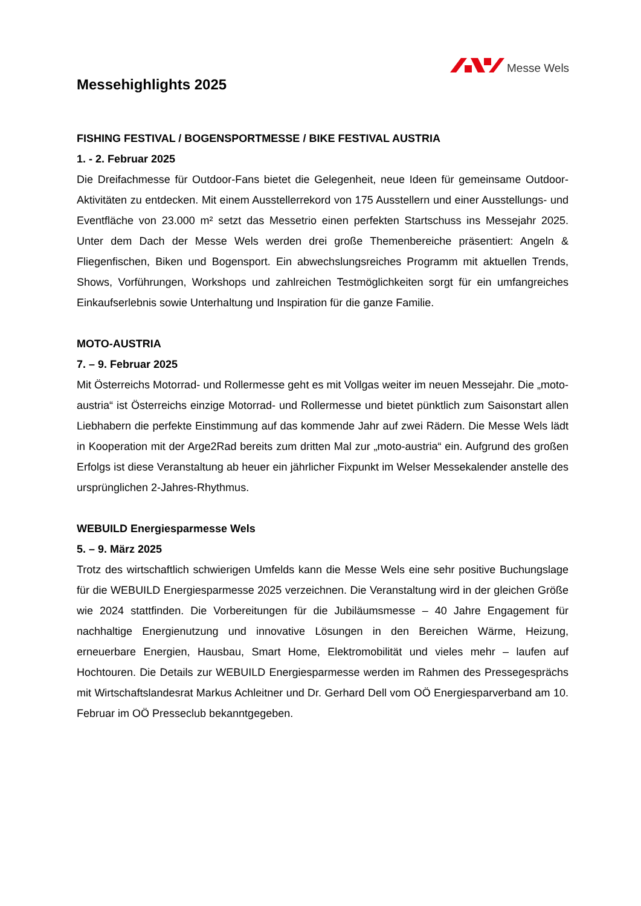Messe Wels
Messehighlights 2025
FISHING FESTIVAL / BOGENSPORTMESSE / BIKE FESTIVAL AUSTRIA
1. - 2. Februar 2025
Die Dreifachmesse für Outdoor-Fans bietet die Gelegenheit, neue Ideen für gemeinsame Outdoor-Aktivitäten zu entdecken. Mit einem Ausstellerrekord von 175 Ausstellern und einer Ausstellungs- und Eventfläche von 23.000 m² setzt das Messetrio einen perfekten Startschuss ins Messejahr 2025. Unter dem Dach der Messe Wels werden drei große Themenbereiche präsentiert: Angeln & Fliegenfischen, Biken und Bogensport. Ein abwechslungsreiches Programm mit aktuellen Trends, Shows, Vorführungen, Workshops und zahlreichen Testmöglichkeiten sorgt für ein umfangreiches Einkaufserlebnis sowie Unterhaltung und Inspiration für die ganze Familie.
MOTO-AUSTRIA
7. – 9. Februar 2025
Mit Österreichs Motorrad- und Rollermesse geht es mit Vollgas weiter im neuen Messejahr. Die „moto-austria“ ist Österreichs einzige Motorrad- und Rollermesse und bietet pünktlich zum Saisonstart allen Liebhabern die perfekte Einstimmung auf das kommende Jahr auf zwei Rädern. Die Messe Wels lädt in Kooperation mit der Arge2Rad bereits zum dritten Mal zur „moto-austria“ ein. Aufgrund des großen Erfolgs ist diese Veranstaltung ab heuer ein jährlicher Fixpunkt im Welser Messekalender anstelle des ursprünglichen 2-Jahres-Rhythmus.
WEBUILD Energiesparmesse Wels
5. – 9. März 2025
Trotz des wirtschaftlich schwierigen Umfelds kann die Messe Wels eine sehr positive Buchungslage für die WEBUILD Energiesparmesse 2025 verzeichnen. Die Veranstaltung wird in der gleichen Größe wie 2024 stattfinden. Die Vorbereitungen für die Jubiläumsmesse – 40 Jahre Engagement für nachhaltige Energienutzung und innovative Lösungen in den Bereichen Wärme, Heizung, erneuerbare Energien, Hausbau, Smart Home, Elektromobilität und vieles mehr – laufen auf Hochtouren. Die Details zur WEBUILD Energiesparmesse werden im Rahmen des Pressegesprächs mit Wirtschaftslandesrat Markus Achleitner und Dr. Gerhard Dell vom OÖ Energiesparverband am 10. Februar im OÖ Presseclub bekanntgegeben.